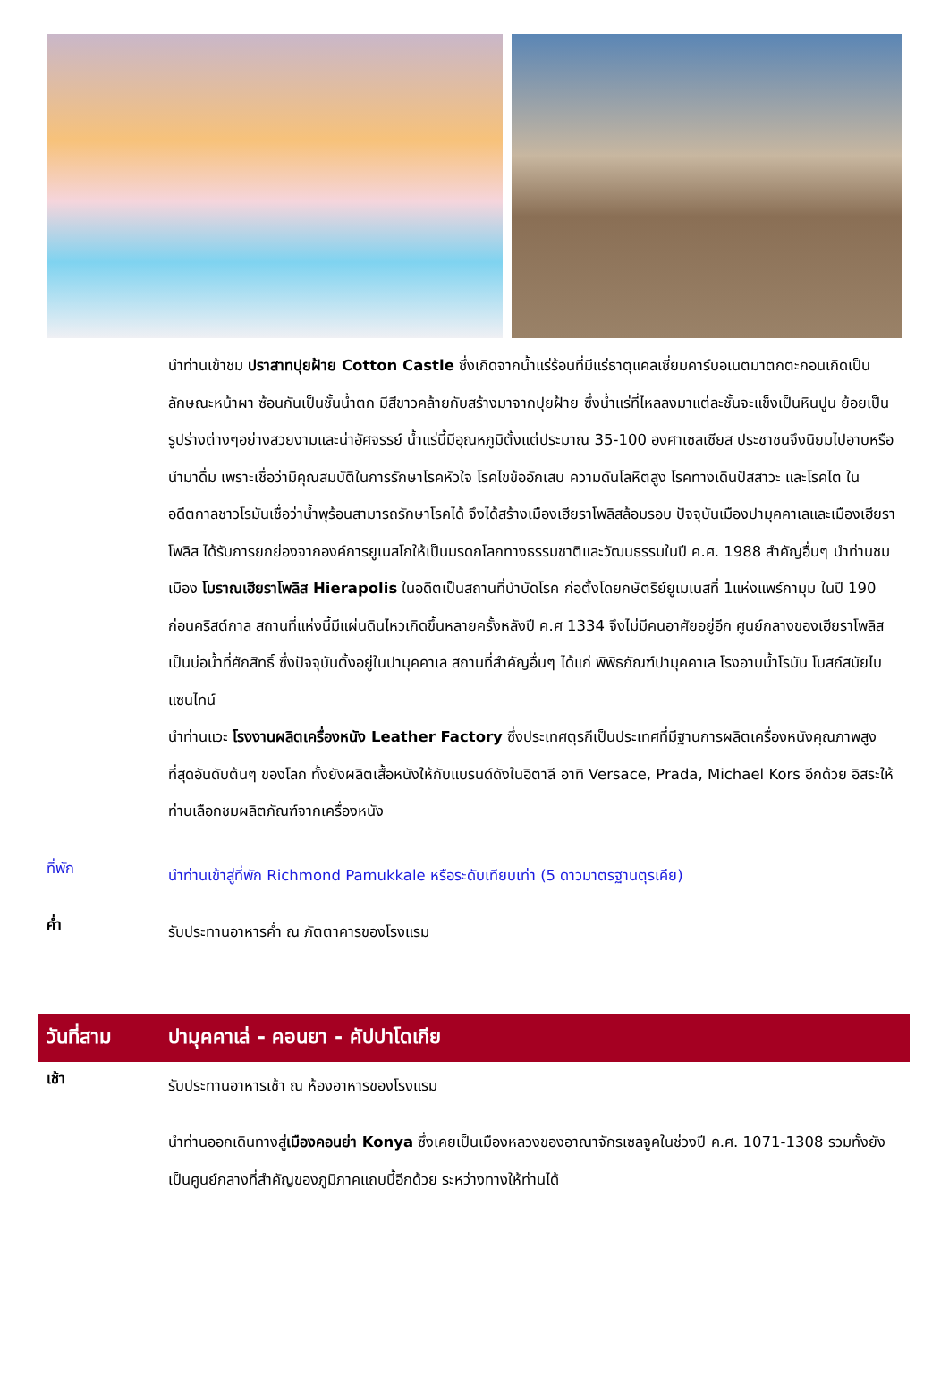นำท่านเข้าชม ปราสาทปุยฝ้าย Cotton Castle ซึ่งเกิดจากน้ำแร่ร้อนที่มีแร่ธาตุแคลเซี่ยมคาร์บอเนตมาตกตะกอนเกิดเป็นลักษณะหน้าผา ซ้อนกันเป็นชั้นน้ำตก มีสีขาวคล้ายกับสร้างมาจากปุยฝ้าย ซึ่งน้ำแร่ที่ไหลลงมาแต่ละชั้นจะแข็งเป็นหินปูน ย้อยเป็นรูปร่างต่างๆอย่างสวยงามและน่าอัศจรรย์ น้ำแร่นี้มีอุณหภูมิตั้งแต่ประมาณ 35-100 องศาเซลเซียส ประชาชนจึงนิยมไปอาบหรือนำมาดื่ม เพราะเชื่อว่ามีคุณสมบัติในการรักษาโรคหัวใจ โรคไขข้ออักเสบ ความดันโลหิตสูง โรคทางเดินปัสสาวะ และโรคไต ในอดีตกาลชาวโรมันเชื่อว่าน้ำพุร้อนสามารถรักษาโรคได้ จึงได้สร้างเมืองเฮียราโพลิสล้อมรอบ ปัจจุบันเมืองปามุคคาเลและเมืองเฮียราโพลิส ได้รับการยกย่องจากองค์การยูเนสโกให้เป็นมรดกโลกทางธรรมชาติและวัฒนธรรมในปี ค.ศ. 1988 สำคัญอื่นๆ นำท่านชมเมือง โบราณเฮียราโพลิส Hierapolis ในอดีตเป็นสถานที่บำบัดโรค ก่อตั้งโดยกษัตริย์ยูเมเนสที่ 1แห่งแพร์กามุม ในปี 190 ก่อนคริสต์กาล สถานที่แห่งนี้มีแผ่นดินไหวเกิดขึ้นหลายครั้งหลังปี ค.ศ 1334 จึงไม่มีคนอาศัยอยู่อีก ศูนย์กลางของเฮียราโพลิสเป็นบ่อน้ำที่ศักสิทธิ์ ซึ่งปัจจุบันตั้งอยู่ในปามุคคาเล สถานที่สำคัญอื่นๆ ได้แก่ พิพิธภัณฑ์ปามุคคาเล โรงอาบน้ำโรมัน โบสถ์สมัยไบแซนไทน์
นำท่านแวะ โรงงานผลิตเครื่องหนัง Leather Factory ซึ่งประเทศตุรกีเป็นประเทศที่มีฐานการผลิตเครื่องหนังคุณภาพสูงที่สุดอันดับต้นๆ ของโลก ทั้งยังผลิตเสื้อหนังให้กับแบรนด์ดังในอิตาลี อาทิ Versace, Prada, Michael Kors อีกด้วย อิสระให้ท่านเลือกชมผลิตภัณฑ์จากเครื่องหนัง
ที่พัก
นำท่านเข้าสู่ที่พัก Richmond Pamukkale หรือระดับเทียบเท่า (5 ดาวมาตรฐานตุรเคีย)
ค่ำ
รับประทานอาหารค่ำ ณ ภัตตาคารของโรงแรม
วันที่สาม
ปามุคคาเล่ - คอนยา - คัปปาโดเกีย
เช้า
รับประทานอาหารเช้า ณ ห้องอาหารของโรงแรม
นำท่านออกเดินทางสู่เมืองคอนย่า Konya ซึ่งเคยเป็นเมืองหลวงของอาณาจักรเซลจูคในช่วงปี ค.ศ. 1071-1308 รวมทั้งยังเป็นศูนย์กลางที่สำคัญของภูมิภาคแถบนี้อีกด้วย ระหว่างทางให้ท่านได้